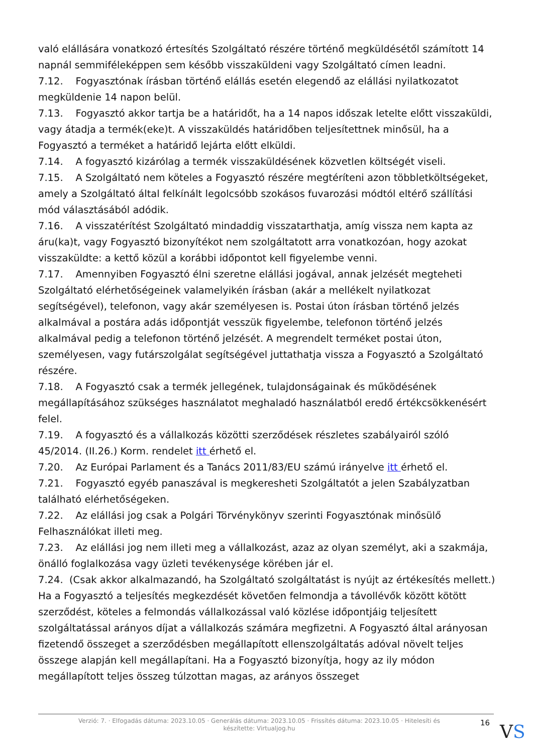való elállására vonatkozó értesítés Szolgáltató részére történő megküldésétől számított 14 napnál semmiféleképpen sem később visszaküldeni vagy Szolgáltató címen leadni.
7.12. Fogyasztónak írásban történő elállás esetén elegendő az elállási nyilatkozatot megküldenie 14 napon belül.
7.13. Fogyasztó akkor tartja be a határidőt, ha a 14 napos időszak letelte előtt visszaküldi, vagy átadja a termék(eke)t. A visszaküldés határidőben teljesítettnek minősül, ha a Fogyasztó a terméket a határidő lejárta előtt elküldi.
7.14. A fogyasztó kizárólag a termék visszaküldésének közvetlen költségét viseli.
7.15. A Szolgáltató nem köteles a Fogyasztó részére megtéríteni azon többletköltségeket, amely a Szolgáltató által felkínált legolcsóbb szokásos fuvarozási módtól eltérő szállítási mód választásából adódik.
7.16. A visszatérítést Szolgáltató mindaddig visszatarthatja, amíg vissza nem kapta az áru(ka)t, vagy Fogyasztó bizonyítékot nem szolgáltatott arra vonatkozóan, hogy azokat visszaküldte: a kettő közül a korábbi időpontot kell figyelembe venni.
7.17. Amennyiben Fogyasztó élni szeretne elállási jogával, annak jelzését megteheti Szolgáltató elérhetőségeinek valamelyikén írásban (akár a mellékelt nyilatkozat segítségével), telefonon, vagy akár személyesen is. Postai úton írásban történő jelzés alkalmával a postára adás időpontját vesszük figyelembe, telefonon történő jelzés alkalmával pedig a telefonon történő jelzését. A megrendelt terméket postai úton, személyesen, vagy futárszolgálat segítségével juttathatja vissza a Fogyasztó a Szolgáltató részére.
7.18. A Fogyasztó csak a termék jellegének, tulajdonságainak és működésének megállapításához szükséges használatot meghaladó használatból eredő értékcsökkenésért felel.
7.19. A fogyasztó és a vállalkozás közötti szerződések részletes szabályairól szóló 45/2014. (II.26.) Korm. rendelet itt érhető el.
7.20. Az Európai Parlament és a Tanács 2011/83/EU számú irányelve itt érhető el.
7.21. Fogyasztó egyéb panaszával is megkeresheti Szolgáltatót a jelen Szabályzatban található elérhetőségeken.
7.22. Az elállási jog csak a Polgári Törvénykönyv szerinti Fogyasztónak minősülő Felhasználókat illeti meg.
7.23. Az elállási jog nem illeti meg a vállalkozást, azaz az olyan személyt, aki a szakmája, önálló foglalkozása vagy üzleti tevékenysége körében jár el.
7.24. (Csak akkor alkalmazandó, ha Szolgáltató szolgáltatást is nyújt az értékesítés mellett.) Ha a Fogyasztó a teljesítés megkezdését követően felmondja a távollévők között kötött szerződést, köteles a felmondás vállalkozással való közlése időpontjáig teljesített szolgáltatással arányos díjat a vállalkozás számára megfizetni. A Fogyasztó által arányosan fizetendő összeget a szerződésben megállapított ellenszolgáltatás adóval növelt teljes összege alapján kell megállapítani. Ha a Fogyasztó bizonyítja, hogy az ily módon megállapított teljes összeg túlzottan magas, az arányos összeget
Verzió: 7. · Elfogadás dátuma: 2023.10.05 · Generálás dátuma: 2023.10.05 · Frissítés dátuma: 2023.10.05 · Hitelesíti és készítette: Virtualjog.hu
16
VS